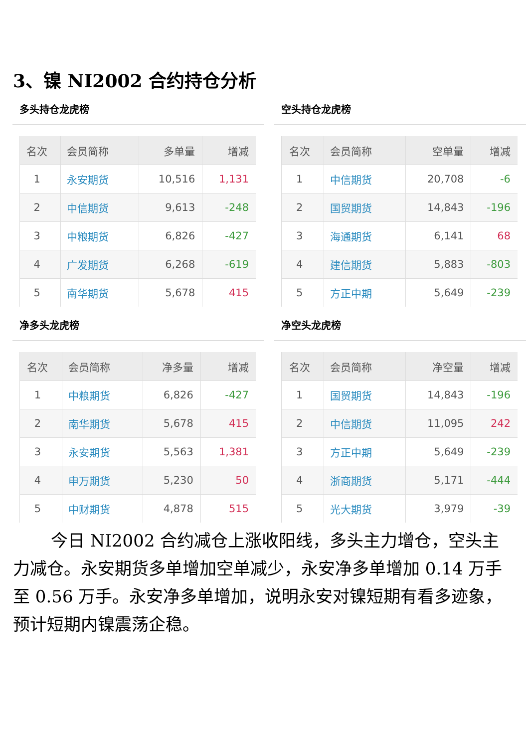3、镍 NI2002 合约持仓分析
多头持仓龙虎榜
| 名次 | 会员简称 | 多单量 | 增减 |
| --- | --- | --- | --- |
| 1 | 永安期货 | 10,516 | 1,131 |
| 2 | 中信期货 | 9,613 | -248 |
| 3 | 中粮期货 | 6,826 | -427 |
| 4 | 广发期货 | 6,268 | -619 |
| 5 | 南华期货 | 5,678 | 415 |
空头持仓龙虎榜
| 名次 | 会员简称 | 空单量 | 增减 |
| --- | --- | --- | --- |
| 1 | 中信期货 | 20,708 | -6 |
| 2 | 国贸期货 | 14,843 | -196 |
| 3 | 海通期货 | 6,141 | 68 |
| 4 | 建信期货 | 5,883 | -803 |
| 5 | 方正中期 | 5,649 | -239 |
净多头龙虎榜
| 名次 | 会员简称 | 净多量 | 增减 |
| --- | --- | --- | --- |
| 1 | 中粮期货 | 6,826 | -427 |
| 2 | 南华期货 | 5,678 | 415 |
| 3 | 永安期货 | 5,563 | 1,381 |
| 4 | 申万期货 | 5,230 | 50 |
| 5 | 中财期货 | 4,878 | 515 |
净空头龙虎榜
| 名次 | 会员简称 | 净空量 | 增减 |
| --- | --- | --- | --- |
| 1 | 国贸期货 | 14,843 | -196 |
| 2 | 中信期货 | 11,095 | 242 |
| 3 | 方正中期 | 5,649 | -239 |
| 4 | 浙商期货 | 5,171 | -444 |
| 5 | 光大期货 | 3,979 | -39 |
今日 NI2002 合约减仓上涨收阳线，多头主力增仓，空头主力减仓。永安期货多单增加空单减少，永安净多单增加 0.14 万手至 0.56 万手。永安净多单增加，说明永安对镍短期有看多迹象，预计短期内镍震荡企稳。